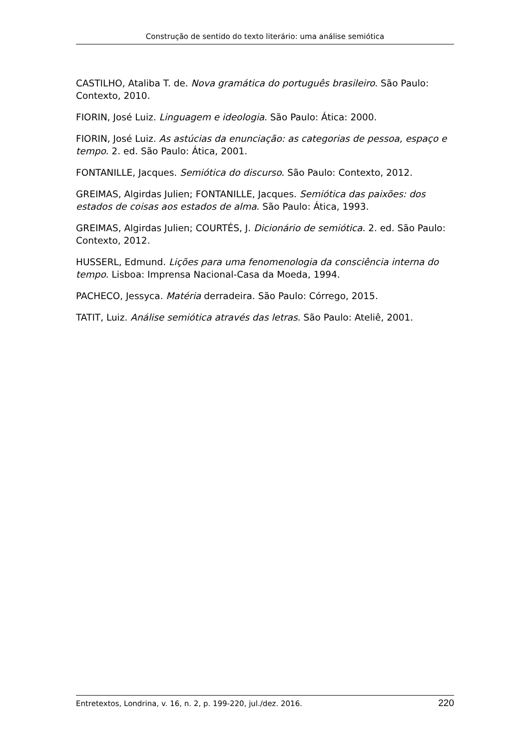Construção de sentido do texto literário: uma análise semiótica
CASTILHO, Ataliba T. de. Nova gramática do português brasileiro. São Paulo: Contexto, 2010.
FIORIN, José Luiz. Linguagem e ideologia. São Paulo: Ática: 2000.
FIORIN, José Luiz. As astúcias da enunciação: as categorias de pessoa, espaço e tempo. 2. ed. São Paulo: Ática, 2001.
FONTANILLE, Jacques. Semiótica do discurso. São Paulo: Contexto, 2012.
GREIMAS, Algirdas Julien; FONTANILLE, Jacques. Semiótica das paixões: dos estados de coisas aos estados de alma. São Paulo: Ática, 1993.
GREIMAS, Algirdas Julien; COURTÉS, J. Dicionário de semiótica. 2. ed. São Paulo: Contexto, 2012.
HUSSERL, Edmund. Lições para uma fenomenologia da consciência interna do tempo. Lisboa: Imprensa Nacional-Casa da Moeda, 1994.
PACHECO, Jessyca. Matéria derradeira. São Paulo: Córrego, 2015.
TATIT, Luiz. Análise semiótica através das letras. São Paulo: Ateliê, 2001.
Entretextos, Londrina, v. 16, n. 2, p. 199-220, jul./dez. 2016. 220